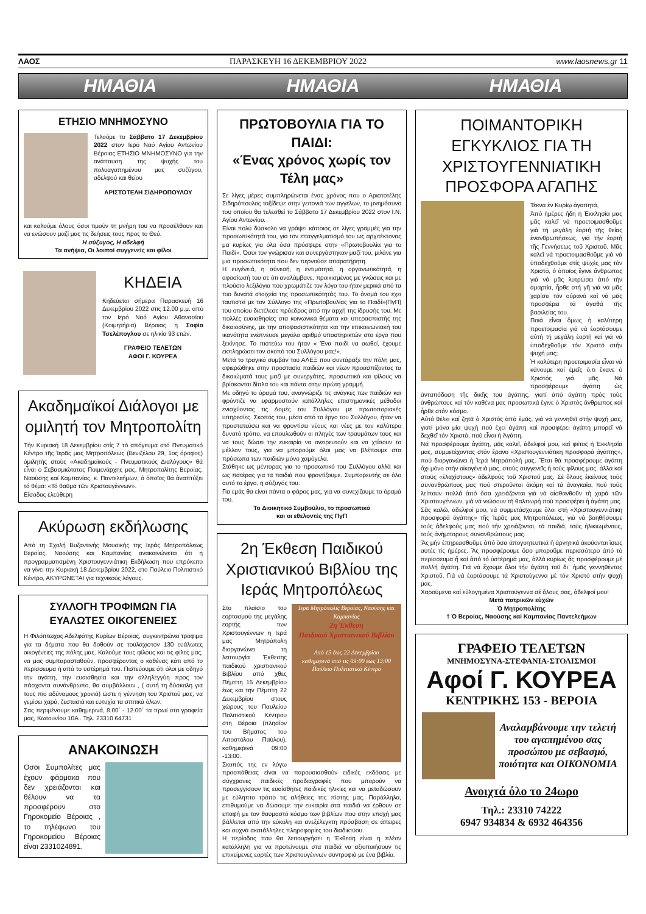ΛΑΟΣ ΠΑΡΑΣΚΕΥΗ 16 ΔΕΚΕΜΒΡΙΟΥ 2022 www.laosnews.gr 11
ΗΜΑΘΙΑ ΗΜΑΘΙΑ ΗΜΑΘΙΑ
ΕΤΗΣΙΟ ΜΝΗΜΟΣΥΝΟ
Τελούμε το Σάββατο 17 Δεκεμβρίου 2022 στον Ιερό Ναό Αγίου Αντωνίου Βέροιας ΕΤΗΣΙΟ ΜΝΗΜΟΣΥΝΟ για την ανάπαυση της ψυχής του πολυαγαπημένου μας συζύγου, αδελφού και θείου
ΑΡΙΣΤΟΤΕΛΗ ΣΙΔΗΡΟΠΟΥΛΟΥ
και καλούμε όλους όσοι τιμούν τη μνήμη του να προσέλθουν και να ενώσουν μαζί μας τις δεήσεις τους προς το Θεό.
Η σύζυγος, Η αδελφή
Τα ανήψια, Οι λοιποί συγγενείς και φίλοι
ΚΗΔΕΙΑ
Κηδεύεται σήμερα Παρασκευή 16 Δεκεμβρίου 2022 στις 12.00 μ.μ. από τον Ιερό Ναό Αγίου Αθανασίου (Κοιμητήρια) Βέροιας η Σοφία Τσελέπογλου σε ηλικία 93 ετών.
ΓΡΑΦΕΙΟ ΤΕΛΕΤΩΝ
ΑΦΟΙ Γ. ΚΟΥΡΕΑ
Ακαδημαϊκοί Διάλογοι με ομιλητή τον Μητροπολίτη
Τήν Κυριακή 18 Δεκεμβρίου στίς 7 τό απόγευμα στό Πνευματικό Κέντρο τῆς Ἱερᾶς μας Μητροπόλεως (Βενιζέλου 29, 1ος όροφος) ὁμιλητής στούς «Ἀκαδημαϊκούς - Πνευματικούς Διαλόγους» θά εἶναι ὁ Σεβασμιώτατος Ποιμενάρχης μας, Μητροπολίτης Βεροίας, Ναούσης καί Καμπανίας, κ. Παντελεήμων, ὁ ὁποῖος θά ἀναπτύξει τό θέμα: «Τό θαῦμα τῶν Χριστουγέννων».
Εἴσοδος ἐλεύθερη
Ακύρωση εκδήλωσης
Από τη Σχολή Βυζαντινής Μουσικής της Ιεράς Μητροπόλεως Βεροίας, Ναούσης και Καμπανίας ανακοινώνεται ότι η προγραμματισμένη Χριστουγεννιάτικη Εκδήλωση που επρόκειτο να γίνει την Κυριακή 18 Δεκεμβρίου 2022, στο Παύλειο Πολιτιστικό Κέντρο, ΑΚΥΡΩΝΕΤΑΙ για τεχνικούς λόγους.
ΣΥΛΛΟΓΗ ΤΡΟΦΙΜΩΝ ΓΙΑ ΕΥΑΛΩΤΕΣ ΟΙΚΟΓΕΝΕΙΕΣ
Η Φιλόπτωχος Αδελφότης Κυρίων Βέροιας, συγκεντρώνει τρόφιμα για τα δέματα που θα δοθούν σε τουλάχιστον 130 ευάλωτες οικογένειες της πόλης μας. Καλούμε τους φίλους και τις φίλες μας, να μας συμπαρασταθούν, προσφέροντας ο καθένας κάτι από το περίσσευμα ή από το υστέρημά του. Πιστεύουμε ότι όλοι με οδηγό την αγάπη, την ευαισθησία και την αλληλεγγύη προς τον πάσχοντα συνάνθρωπο, θα συμβάλλουν , ( αυτή τη δύσκολη για τους πιο αδύναμους χρονιά) ώστε η γέννηση του Χριστού μας, να γεμίσει χαρά, ζεστασιά και ευτυχία τα σπιτικά όλων.
Σας περιμένουμε καθημερινά, 8.00΄ - 12.00΄ τα πρωί στα γραφεία μας, Κωτουνίου 10Α . Τηλ. 23310 64731
ΑΝΑΚΟΙΝΩΣΗ
Οσοι Συμπολίτες μας έχουν φάρμακα που δεν χρειάζονται και θέλουν να τα προσφέρουν στο Γηροκομείο Βέροιας , το τηλέφωνο του Γηροκομείου Βέροιας είναι 2331024891.
ΠΡΩΤΟΒΟΥΛΙΑ ΓΙΑ ΤΟ ΠΑΙΔΙ:
«Ένας χρόνος χωρίς τον Τέλη μας»
Σε λίγες μέρες συμπληρώνεται ένας χρόνος που ο Αριστοτέλης Σιδηρόπουλος ταξίδεψε στην γειτονιά των αγγέλων, το μνημόσυνο του οποίου θα τελεσθεί το Σάββατο 17 Δεκεμβρίου 2022 στον Ι.Ν. Αγίου Αντωνίου.
Είναι πολύ δύσκολο να γράψει κάποιος σε λίγες γραμμές για την προσωπικότητά του, για τον επαγγελματισμό του ως αρχιτέκτονας μα κυρίως για όλα όσα πρόσφερε στην «Πρωτοβουλία για το Παιδί». Όσοι τον γνώρισαν και συνεργάστηκαν μαζί του, μιλάνε για μια προσωπικότητα που δεν περνούσε απαρατήρητη.
Η ευγένειά, η σύνεσή, η εντιμότητά, η οργανωτικότητά, η αφοσίωσή του σε ότι αναλάμβανε, προικισμένος με γνώσεις και με πλούσιο λεξιλόγιο που χρωμάτιζε τον λόγο του ήταν μερικά από τα πιο δυνατά στοιχεία της προσωπικότητάς του. Το όνομά του έχει ταυτιστεί με τον Σύλλογο της «Πρωτοβουλίας για το Παιδί»(ΠγΠ) του οποίου διετέλεσε πρόεδρος από την αρχή της ίδρυσής του. Με πολλές ευαισθησίες στα κοινωνικά θέματα και υπερασπιστής της δικαιοσύνης, με την αποφασιστικότητα και την επικοινωνιακή του ικανότητα ενέπνευσε μεγάλο αριθμό υποστηρικτών στο έργο που ξεκίνησε. Το πιστεύω του ήταν « Ένα παιδί να σωθεί, έχουμε εκπληρώσει τον σκοπό του Συλλόγου μας!».
Μετά το τραγικό συμβάν του ΑΛΕΞ που συντάραξε την πόλη μας, αφιερώθηκε στην προστασία παιδιών και νέων προασπίζοντας τα δικαιώματά τους μαζί με συνεργάτες, προσωπικό και φίλους να βρίσκονται δίπλα του και πάντα στην πρώτη γραμμή.
Με οδηγό το όραμά του, αναγνώριζε τις ανάγκες των παιδιών και φρόντιζε να εφαρμοστούν κατάλληλες επιστημονικές μέθοδοι ενισχύοντας τις Δομές του Συλλόγου με πρωτοποριακές υπηρεσίες. Σκοπός του, μέσα από το έργο του Συλλόγου, ήταν να προστατεύσει και να φροντίσει νέους και νέες με τον καλύτερο δυνατό τρόπο, να επουλωθούν οι πληγές των τραυμάτων τους και να τους δώσει την ευκαιρία να ονειρευτούν και να χτίσουν το μέλλον τους, για να μπορούμε όλοι μας να βλέπουμε στα πρόσωπα των παιδιών μόνο χαμόγελα.
Στάθηκε ως μέντορας για το προσωπικό του Συλλόγου αλλά και ως πατέρας για τα παιδιά που φροντίζουμε. Συμπορευτής σε όλο αυτό το έργο, η σύζυγός του.
Για εμάς θα είναι πάντα ο φάρος μας, για να συνεχίζουμε το όραμά του.
Το Διοικητικό Συμβούλιο, το προσωπικό
και οι εθελοντές της ΠγΠ
2η Έκθεση Παιδικού Χριστιανικού Βιβλίου της Ιεράς Μητροπόλεως
Ιερά Μητρόπολις Βεροίας, Ναούσης και Καμπανίας
2η Έκθεση
Παιδικού Χριστιανικού Βιβλίου
Από 15 έως 22 Δεκεμβρίου
καθημερινά από τις 09:00 έως 13:00
Παύλειο Πολιτιστικό Κέντρο
Στο πλαίσιο του εορτασμού της μεγάλης εορτής των Χριστουγέννων η Ιερά μας Μητρόπολη διοργανώνει τη λειτουργία Έκθεσης παιδικού χριστιανικού Βιβλίου από χθες Πέμπτη 15 Δεκεμβρίου έως και την Πέμπτη 22 Δεκεμβρίου στους χώρους του Παυλείου Πολιτιστικού Κέντρου στη Βέροια (πλησίον του Βήματος του Αποστόλου Παύλου), καθημερινά 09:00 -13:00.
Σκοπός της εν λόγω προσπάθειας είναι να παρουσιασθούν ειδικές εκδόσεις με σύγχρονες παιδικές προδιαγραφές που μπορούν να προσεγγίσουν τις ευαίσθητες παιδικές ηλικίες και να μεταδώσουν με εύληπτο τρόπο τις αλήθειες της πίστης μας. Παράλληλα, επιθυμούμε να δώσουμε την ευκαιρία στα παιδιά να έρθουν σε επαφή με τον θαυμαστό κόσμο των βιβλίων που στην εποχή μας βάλλεται από την εύκολη και ανεξέλεγκτη πρόσβαση σε άπειρες και συχνά ακατάλληλες πληροφορίες του διαδικτύου.
Η περίοδος που θα λειτουργήσει η Έκθεση είναι η πλέον κατάλληλη για να προτείνουμε στα παιδιά να αξιοποιήσουν τις επικείμενες εορτές των Χριστουγέννων συντροφιά με ένα βιβλίο.
ΠΟΙΜΑΝΤΟΡΙΚΗ ΕΓΚΥΚΛΙΟΣ ΓΙΑ ΤΗ ΧΡΙΣΤΟΥΓΕΝΝΙΑΤΙΚΗ ΠΡΟΣΦΟΡΑ ΑΓΑΠΗΣ
Τέκνα ἐν Κυρίῳ ἀγαπητά,
Ἀπό ἡμέρες ἤδη ἡ Ἐκκλησία μας μᾶς καλεῖ νά προετοιμασθοῦμε γιά τή μεγάλη ἑορτή τῆς θείας ἐνανθρωπήσεως, γιά τήν ἑορτή τῆς Γεννήσεως τοῦ Χριστοῦ. Μᾶς καλεῖ νά προετοιμασθοῦμε γιά νά ὑποδεχθοῦμε στίς ψυχές μας τόν Χριστό, ὁ ὁποῖος ἔγινε ἄνθρωπος γιά νά μᾶς λυτρώσει ἀπό τήν ἁμαρτία, ἦρθε στή γῆ γιά νά μᾶς χαρίσει τόν οὐρανό καί νά μᾶς προσφέρει τά ἀγαθά τῆς βασιλείας του.
Ποιά εἶναι ὅμως ἡ καλύτερη προετοιμασία γιά νά ἑορτάσουμε αὐτή τή μεγάλη ἑορτή καί γιά νά ὑποδεχθοῦμε τόν Χριστό στήν ψυχή μας;
Ἡ καλύτερη προετοιμασία εἶναι νά κάνουμε καί ἐμεῖς ὅ,τι ἔκανε ὁ Χριστός γιά μᾶς. Νά προσφέρουμε ἀγάπη ὡς ἀνταπόδοση τῆς δικῆς του ἀγάπης, γιατί ἀπό ἀγάπη πρός τούς ἀνθρώπους καί τόν καθένα μας προσωπικά ἔγινε ὁ Χριστός ἄνθρωπος καί ἦρθε στόν κόσμο.
Αὐτό θέλει καί ζητᾶ ὁ Χριστός ἀπό ἐμᾶς, γιά νά γεννηθεῖ στήν ψυχή μας, γιατί μόνο μία ψυχή πού ἔχει ἀγάπη καί προσφέρει ἀγάπη μπορεῖ νά δεχθεῖ τόν Χριστό, πού εἶναι ἡ Ἀγάπη.
Νά προσφέρουμε ἀγάπη, μᾶς καλεῖ, ἀδελφοί μου, καί φέτος ἡ Ἐκκλησία μας, συμμετέχοντας στόν ἔρανο «Χριστουγεννιάτικη προσφορά ἀγάπης», πού διοργανώνει ἡ Ἱερά Μητρόπολή μας. Ἔτσι θά προσφέρουμε ἀγάπη ὄχι μόνο στήν οἰκογένειά μας, στούς συγγενεῖς ἤ τούς φίλους μας, ἀλλά καί στούς «ἐλαχίστους» ἀδελφούς τοῦ Χριστοῦ μας. Σέ ὅλους ἐκείνους τούς συνανθρώπους μας πού στεροῦνται ἀκόμη καί τά ἀναγκαῖα, πού τούς λείπουν πολλά ἀπό ὅσα χρειάζονται γιά νά αἰσθανθοῦν τή χαρά τῶν Χριστουγέννων, γιά νά νιώσουν τή θαλπωρή πού προσφέρει ἡ ἀγάπη μας.
Σᾶς καλῶ, ἀδελφοί μου, νά συμμετάσχουμε ὅλοι στή «Χριστουγεννιάτικη προσφορά ἀγάπης» τῆς Ἱερᾶς μας Μητροπόλεως, γιά νά βοηθήσουμε τούς ἀδελφούς μας πού τήν χρειάζονται, τά παιδιά, τούς ἠλικιωμένους, τούς ἀνήμπορους συνανθρώπους μας.
Ἄς μήν ἐπηρεασθοῦμε ἀπό ὅσα ἀπογοητευτικά ἤ ἀρνητικά ἀκούονται ἴσως αὐτές τίς ἡμέρες. Ἄς προσφέρουμε ὅσο μποροῦμε περισσότερο ἀπό τό περίσσευμα ἤ καί ἀπό τό ὑστέρημά μας, ἀλλά κυρίως ἄς προσφέρουμε μέ πολλή ἀγάπη. Γιά νά ἔχουμε ὅλοι τήν ἀγάπη τοῦ δι᾽ ἡμᾶς γεννηθέντος Χριστοῦ. Γιά νά ἑορτάσουμε τά Χριστούγεννα μέ τόν Χριστό στήν ψυχή μας.
Χαρούμενα καί εὐλογημένα Χριστούγεννα σέ ὅλους σας, ἀδελφοί μου!
Μετά πατρικῶν εὐχῶν
Ὁ Μητροπολίτης
† Ὁ Βεροίας, Ναούσης καί Καμπανίας Παντελεήμων
ΓΡΑΦΕΙΟ ΤΕΛΕΤΩΝ
ΜΝΗΜΟΣΥΝΑ-ΣΤΕΦΑΝΙΑ-ΣΤΟΛΙΣΜΟΙ
Αφοί Γ. ΚΟΥΡΕΑ
ΚΕΝΤΡΙΚΗΣ 153 - ΒΕΡΟΙΑ
Αναλαμβάνουμε την τελετή του αγαπημένου σας προσώπου με σεβασμό, ποιότητα και ΟΙΚΟΝΟΜΙΑ
Ανοιχτά όλο το 24ωρο
Τηλ.: 23310 74222
6947 934834 & 6932 464356